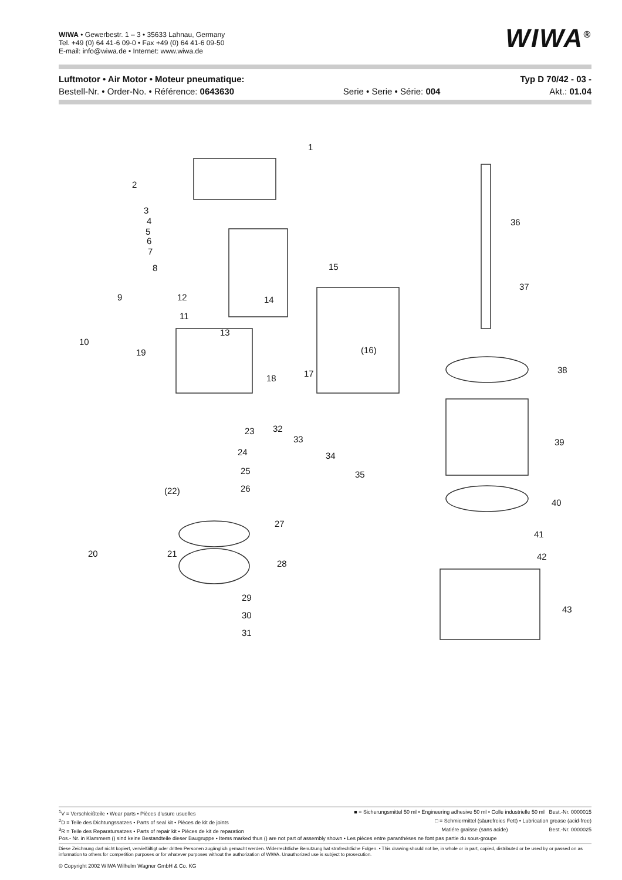WIWA • Gewerbestr. 1 – 3 • 35633 Lahnau, Germany
Tel. +49 (0) 64 41-6 09-0 • Fax +49 (0) 64 41-6 09-50
E-mail: info@wiwa.de • Internet: www.wiwa.de
WIWA<sup>®</sup>
Luftmotor • Air Motor • Moteur pneumatique: Typ D 70/42 - 03 -
Bestell-Nr. • Order-No. • Référence: 0643630 Serie • Serie • Série: 004 Akt.: 01.04
1
2
3
4
5
6
7
8
9
10
11
12
13
14
15
(16)
17 18
19
20 21
(22)
23
24
25
26
27
28
29
30
31
32
33
34
35
36
37
38
39
40
41
42
43
<sup>1</sup> V = Verschleißteile • Wear parts • Pièces d'usure usuelles ■ = Sicherungsmittel 50 ml • Engineering adhesive 50 ml • Colle industrielle 50 ml Best.-Nr. 0000015
<sup>2</sup> D = Teile des Dichtungssatzes • Parts of seal kit • Pièces de kit de joints □ = Schmiermittel (säurefreies Fett) • Lubrication grease (acid-free)
<sup>3</sup> R = Teile des Reparatursatzes • Parts of repair kit • Pièces de kit de reparation Matiére graisse (sans acide) Best.-Nr. 0000025
Pos.- Nr. in Klammern () sind keine Bestandteile dieser Baugruppe • Items marked thus () are not part of assembly shown • Les pièces entre paranthéses ne font pas partie du sous-groupe
Diese Zeichnung darf nicht kopiert, vervielfältigt oder dritten Personen zugänglich gemacht werden. Widerrechtliche Benutzung hat strafrechtliche Folgen. • This drawing should not be, in whole or in part, copied, distributed or be used by or passed on as information to others for competition purposes or for whatever purposes without the authorization of WIWA. Unauthorized use is subject to prosecution.
© Copyright 2002 WIWA Wilhelm Wagner GmbH & Co. KG